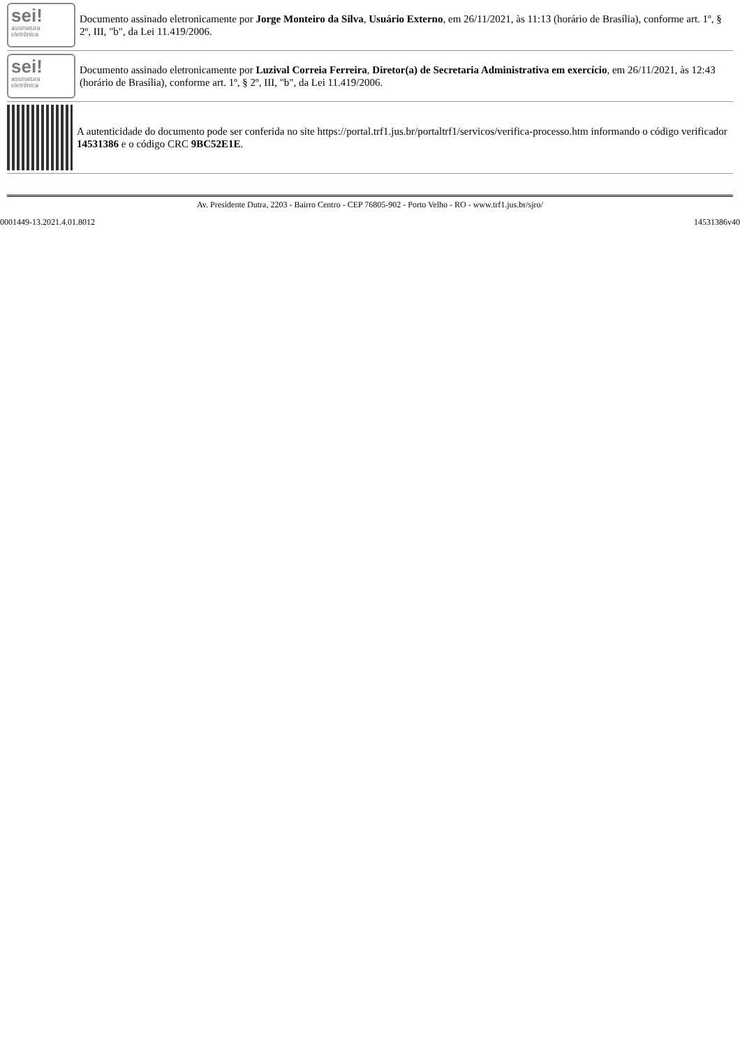sei!
assinatura
eletrônica
Documento assinado eletronicamente por Jorge Monteiro da Silva, Usuário Externo, em 26/11/2021, às 11:13 (horário de Brasília), conforme art. 1º, § 2º, III, "b", da Lei 11.419/2006.
sei!
assinatura
eletrônica
Documento assinado eletronicamente por Luzival Correia Ferreira, Diretor(a) de Secretaria Administrativa em exercício, em 26/11/2021, às 12:43 (horário de Brasília), conforme art. 1º, § 2º, III, "b", da Lei 11.419/2006.
A autenticidade do documento pode ser conferida no site https://portal.trf1.jus.br/portaltrf1/servicos/verifica-processo.htm informando o código verificador 14531386 e o código CRC 9BC52E1E.
Av. Presidente Dutra, 2203 - Bairro Centro - CEP 76805-902 - Porto Velho - RO - www.trf1.jus.br/sjro/
0001449-13.2021.4.01.8012 14531386v40